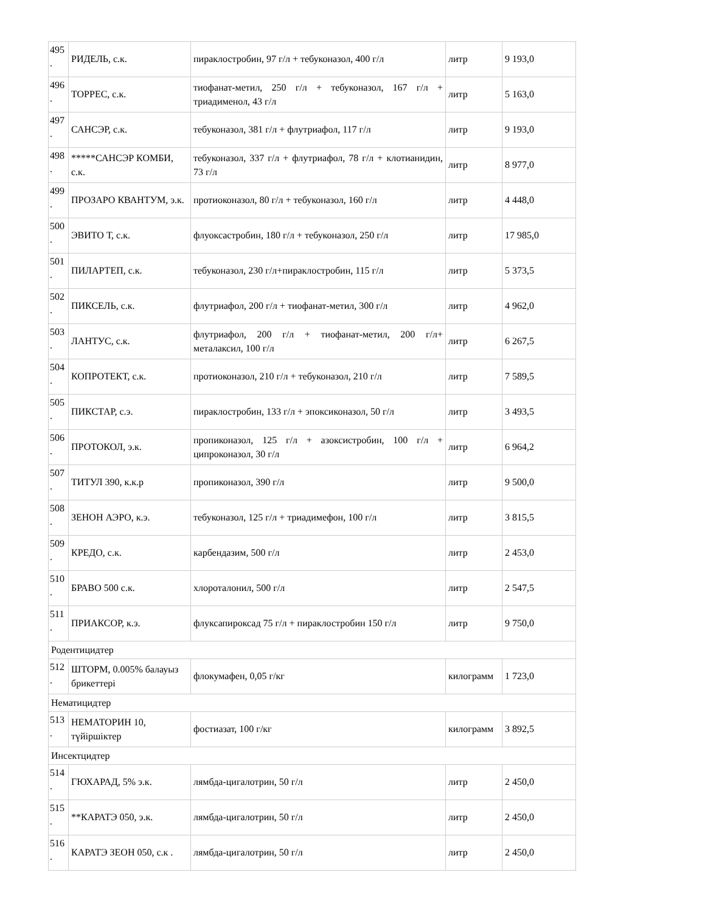| 495 . | РИДЕЛЬ, с.к. | пираклостробин, 97 г/л + тебуконазол, 400 г/л | литр | 9 193,0 |
| 496 . | ТОРРЕС, с.к. | тиофанат-метил, 250 г/л + тебуконазол, 167 г/л + триадименол, 43 г/л | литр | 5 163,0 |
| 497 . | САНСЭР, с.к. | тебуконазол, 381 г/л + флутриафол, 117 г/л | литр | 9 193,0 |
| 498 . | *****САНСЭР КОМБИ, с.к. | тебуконазол, 337 г/л + флутриафол, 78 г/л + клотианидин, 73 г/л | литр | 8 977,0 |
| 499 . | ПРОЗАРО КВАНТУМ, э.к. | протиоконазол, 80 г/л + тебуконазол, 160 г/л | литр | 4 448,0 |
| 500 . | ЭВИТО Т, с.к. | флуоксастробин, 180 г/л + тебуконазол, 250 г/л | литр | 17 985,0 |
| 501 . | ПИЛАРТЕП, с.к. | тебуконазол, 230 г/л+пираклостробин, 115 г/л | литр | 5 373,5 |
| 502 . | ПИКСЕЛЬ, с.к. | флутриафол, 200 г/л + тиофанат-метил, 300 г/л | литр | 4 962,0 |
| 503 . | ЛАНТУС, с.к. | флутриафол, 200 г/л + тиофанат-метил, 200 г/л+ металаксил, 100 г/л | литр | 6 267,5 |
| 504 . | КОПРОТЕКТ, с.к. | протиоконазол, 210 г/л + тебуконазол, 210 г/л | литр | 7 589,5 |
| 505 . | ПИКСТАР, с.э. | пираклостробин, 133 г/л + эпоксиконазол, 50 г/л | литр | 3 493,5 |
| 506 . | ПРОТОКОЛ, э.к. | пропиконазол, 125 г/л + азоксистробин, 100 г/л + ципроконазол, 30 г/л | литр | 6 964,2 |
| 507 . | ТИТУЛ 390, к.к.р | пропиконазол, 390 г/л | литр | 9 500,0 |
| 508 . | ЗЕНОН АЭРО, к.э. | тебуконазол, 125 г/л + триадимефон, 100 г/л | литр | 3 815,5 |
| 509 . | КРЕДО, с.к. | карбендазим, 500 г/л | литр | 2 453,0 |
| 510 . | БРАВО 500 с.к. | хлороталонил, 500 г/л | литр | 2 547,5 |
| 511 . | ПРИАКСОР, к.э. | флуксапироксад 75 г/л + пираклостробин 150 г/л | литр | 9 750,0 |
| Родентицидтер | | | | |
| 512 . | ШТОРМ, 0.005% балауыз брикеттері | флокумафен, 0,05 г/кг | килограмм | 1 723,0 |
| Нематицидтер | | | | |
| 513 . | НЕМАТОРИН 10, түйіршіктер | фостиазат, 100 г/кг | килограмм | 3 892,5 |
| Инсектцидтер | | | | |
| 514 . | ГЮХАРАД, 5% э.к. | лямбда-цигалотрин, 50 г/л | литр | 2 450,0 |
| 515 . | **КАРАТЭ 050, э.к. | лямбда-цигалотрин, 50 г/л | литр | 2 450,0 |
| 516 . | КАРАТЭ ЗЕОН 050, с.к . | лямбда-цигалотрин, 50 г/л | литр | 2 450,0 |